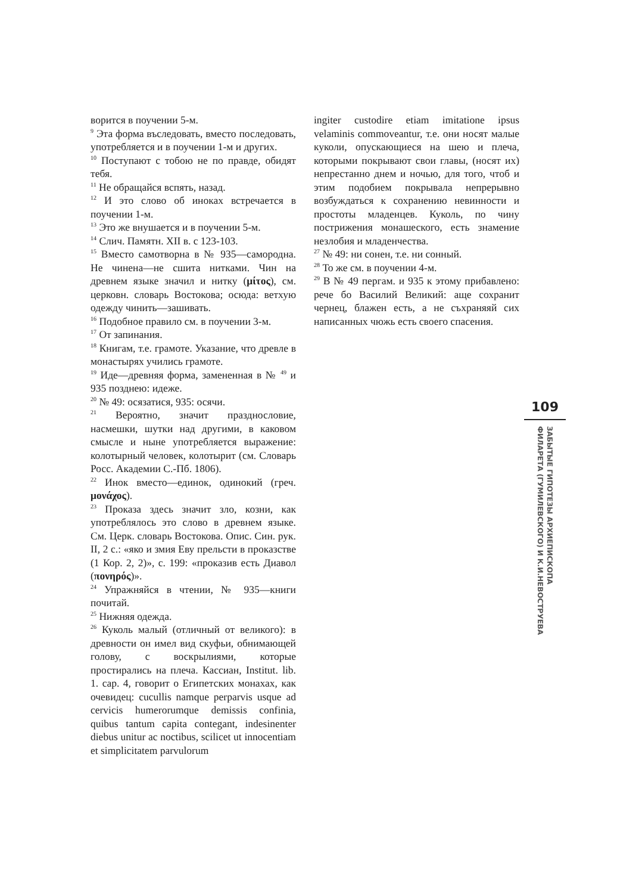ворится в поучении 5-м.
<sup>9</sup> Эта форма въследовать, вместо последовать, употребляется и в поучении 1-м и других.
<sup>10</sup> Поступают с тобою не по правде, обидят тебя.
<sup>11</sup> Не обращайся вспять, назад.
<sup>12</sup> И это слово об иноках встречается в поучении 1-м.
<sup>13</sup> Это же внушается и в поучении 5-м.
<sup>14</sup> Слич. Памятн. XII в. с 123-103.
<sup>15</sup> Вместо самотворна в № 935—самородна. Не чинена—не сшита нитками. Чин на древнем языке значил и нитку (μίτος), см. церковн. словарь Востокова; осюда: ветхую одежду чинить—зашивать.
<sup>16</sup> Подобное правило см. в поучении 3-м.
<sup>17</sup> От запинания.
<sup>18</sup> Книгам, т.е. грамоте. Указание, что древле в монастырях учились грамоте.
<sup>19</sup> Иде—древняя форма, замененная в № <sup>49</sup> и 935 позднею: идеже.
<sup>20</sup> № 49: осязатися, 935: осячи.
<sup>21</sup> Вероятно, значит празднословие, насмешки, шутки над другими, в каковом смысле и ныне употребляется выражение: колотырный человек, колотырит (см. Словарь Росс. Академии С.-Пб. 1806).
<sup>22</sup> Инок вместо—единок, одинокий (греч. μονάχος).
<sup>23</sup> Проказа здесь значит зло, козни, как употреблялось это слово в древнем языке. См. Церк. словарь Востокова. Опис. Син. рук. II, 2 с.: «яко и змия Еву прельсти в проказстве (1 Кор. 2, 2)», с. 199: «проказив есть Диавол (πονηρός)».
<sup>24</sup> Упражняйся в чтении, № 935—книги почитай.
<sup>25</sup> Нижняя одежда.
<sup>26</sup> Куколь малый (отличный от великого): в древности он имел вид скуфьи, обнимающей голову, с воскрылиями, которые простирались на плеча. Кассиан, Institut. lib. 1. cap. 4, говорит о Египетских монахах, как очевидец: cucullis namque perparvis usque ad cervicis humerorumque demissis confinia, quibus tantum capita contegant, indesinenter diebus unitur ac noctibus, scilicet ut innocentiam et simplicitatem parvulorum
ingiter custodire etiam imitatione ipsus velaminis commoveantur, т.е. они носят малые куколи, опускающиеся на шею и плеча, которыми покрывают свои главы, (носят их) непрестанно днем и ночью, для того, чтоб и этим подобием покрывала непрерывно возбуждаться к сохранению невинности и простоты младенцев. Куколь, по чину пострижения монашеского, есть знамение незлобия и младенчества.
<sup>27</sup> № 49: ни сонен, т.е. ни сонный.
<sup>28</sup> То же см. в поучении 4-м.
<sup>29</sup> В № 49 пергам. и 935 к этому прибавлено: рече бо Василий Великий: аще сохранит чернец, блажен есть, а не съхраняяй сих написанных чюжь есть своего спасения.
109
ЗАБЫТЫЕ ГИПОТЕЗЫ АРХИЕПИСКОПА
ФИЛАРЕТА (ГУМИЛЕВСКОГО) И К.И.НЕВОСТРУЕВА